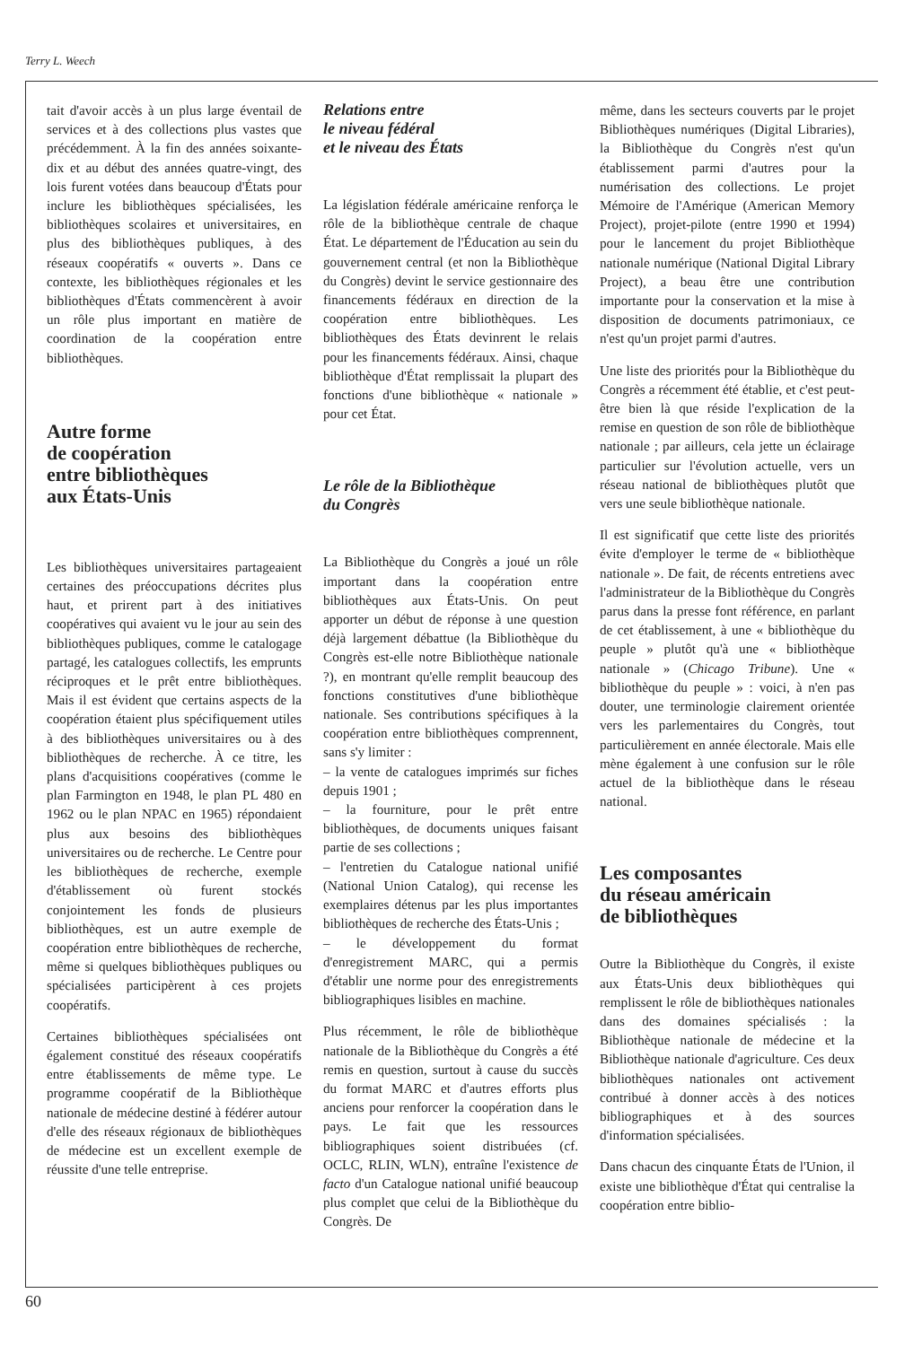Terry L. Weech
tait d'avoir accès à un plus large éventail de services et à des collections plus vastes que précédemment. À la fin des années soixante-dix et au début des années quatre-vingt, des lois furent votées dans beaucoup d'États pour inclure les bibliothèques spécialisées, les bibliothèques scolaires et universitaires, en plus des bibliothèques publiques, à des réseaux coopératifs « ouverts ». Dans ce contexte, les bibliothèques régionales et les bibliothèques d'États commencèrent à avoir un rôle plus important en matière de coordination de la coopération entre bibliothèques.
Autre forme
de coopération
entre bibliothèques
aux États-Unis
Les bibliothèques universitaires partageaient certaines des préoccupations décrites plus haut, et prirent part à des initiatives coopératives qui avaient vu le jour au sein des bibliothèques publiques, comme le catalogage partagé, les catalogues collectifs, les emprunts réciproques et le prêt entre bibliothèques. Mais il est évident que certains aspects de la coopération étaient plus spécifiquement utiles à des bibliothèques universitaires ou à des bibliothèques de recherche. À ce titre, les plans d'acquisitions coopératives (comme le plan Farmington en 1948, le plan PL 480 en 1962 ou le plan NPAC en 1965) répondaient plus aux besoins des bibliothèques universitaires ou de recherche. Le Centre pour les bibliothèques de recherche, exemple d'établissement où furent stockés conjointement les fonds de plusieurs bibliothèques, est un autre exemple de coopération entre bibliothèques de recherche, même si quelques bibliothèques publiques ou spécialisées participèrent à ces projets coopératifs.
Certaines bibliothèques spécialisées ont également constitué des réseaux coopératifs entre établissements de même type. Le programme coopératif de la Bibliothèque nationale de médecine destiné à fédérer autour d'elle des réseaux régionaux de bibliothèques de médecine est un excellent exemple de réussite d'une telle entreprise.
Relations entre
le niveau fédéral
et le niveau des États
La législation fédérale américaine renforça le rôle de la bibliothèque centrale de chaque État. Le département de l'Éducation au sein du gouvernement central (et non la Bibliothèque du Congrès) devint le service gestionnaire des financements fédéraux en direction de la coopération entre bibliothèques. Les bibliothèques des États devinrent le relais pour les financements fédéraux. Ainsi, chaque bibliothèque d'État remplissait la plupart des fonctions d'une bibliothèque « nationale » pour cet État.
Le rôle de la Bibliothèque
du Congrès
La Bibliothèque du Congrès a joué un rôle important dans la coopération entre bibliothèques aux États-Unis. On peut apporter un début de réponse à une question déjà largement débattue (la Bibliothèque du Congrès est-elle notre Bibliothèque nationale ?), en montrant qu'elle remplit beaucoup des fonctions constitutives d'une bibliothèque nationale. Ses contributions spécifiques à la coopération entre bibliothèques comprennent, sans s'y limiter :
– la vente de catalogues imprimés sur fiches depuis 1901 ;
– la fourniture, pour le prêt entre bibliothèques, de documents uniques faisant partie de ses collections ;
– l'entretien du Catalogue national unifié (National Union Catalog), qui recense les exemplaires détenus par les plus importantes bibliothèques de recherche des États-Unis ;
– le développement du format d'enregistrement MARC, qui a permis d'établir une norme pour des enregistrements bibliographiques lisibles en machine.
Plus récemment, le rôle de bibliothèque nationale de la Bibliothèque du Congrès a été remis en question, surtout à cause du succès du format MARC et d'autres efforts plus anciens pour renforcer la coopération dans le pays. Le fait que les ressources bibliographiques soient distribuées (cf. OCLC, RLIN, WLN), entraîne l'existence de facto d'un Catalogue national unifié beaucoup plus complet que celui de la Bibliothèque du Congrès. De
même, dans les secteurs couverts par le projet Bibliothèques numériques (Digital Libraries), la Bibliothèque du Congrès n'est qu'un établissement parmi d'autres pour la numérisation des collections. Le projet Mémoire de l'Amérique (American Memory Project), projet-pilote (entre 1990 et 1994) pour le lancement du projet Bibliothèque nationale numérique (National Digital Library Project), a beau être une contribution importante pour la conservation et la mise à disposition de documents patrimoniaux, ce n'est qu'un projet parmi d'autres.
Une liste des priorités pour la Bibliothèque du Congrès a récemment été établie, et c'est peut-être bien là que réside l'explication de la remise en question de son rôle de bibliothèque nationale ; par ailleurs, cela jette un éclairage particulier sur l'évolution actuelle, vers un réseau national de bibliothèques plutôt que vers une seule bibliothèque nationale.
Il est significatif que cette liste des priorités évite d'employer le terme de « bibliothèque nationale ». De fait, de récents entretiens avec l'administrateur de la Bibliothèque du Congrès parus dans la presse font référence, en parlant de cet établissement, à une « bibliothèque du peuple » plutôt qu'à une « bibliothèque nationale » (Chicago Tribune). Une « bibliothèque du peuple » : voici, à n'en pas douter, une terminologie clairement orientée vers les parlementaires du Congrès, tout particulièrement en année électorale. Mais elle mène également à une confusion sur le rôle actuel de la bibliothèque dans le réseau national.
Les composantes
du réseau américain
de bibliothèques
Outre la Bibliothèque du Congrès, il existe aux États-Unis deux bibliothèques qui remplissent le rôle de bibliothèques nationales dans des domaines spécialisés : la Bibliothèque nationale de médecine et la Bibliothèque nationale d'agriculture. Ces deux bibliothèques nationales ont activement contribué à donner accès à des notices bibliographiques et à des sources d'information spécialisées.
Dans chacun des cinquante États de l'Union, il existe une bibliothèque d'État qui centralise la coopération entre biblio-
60